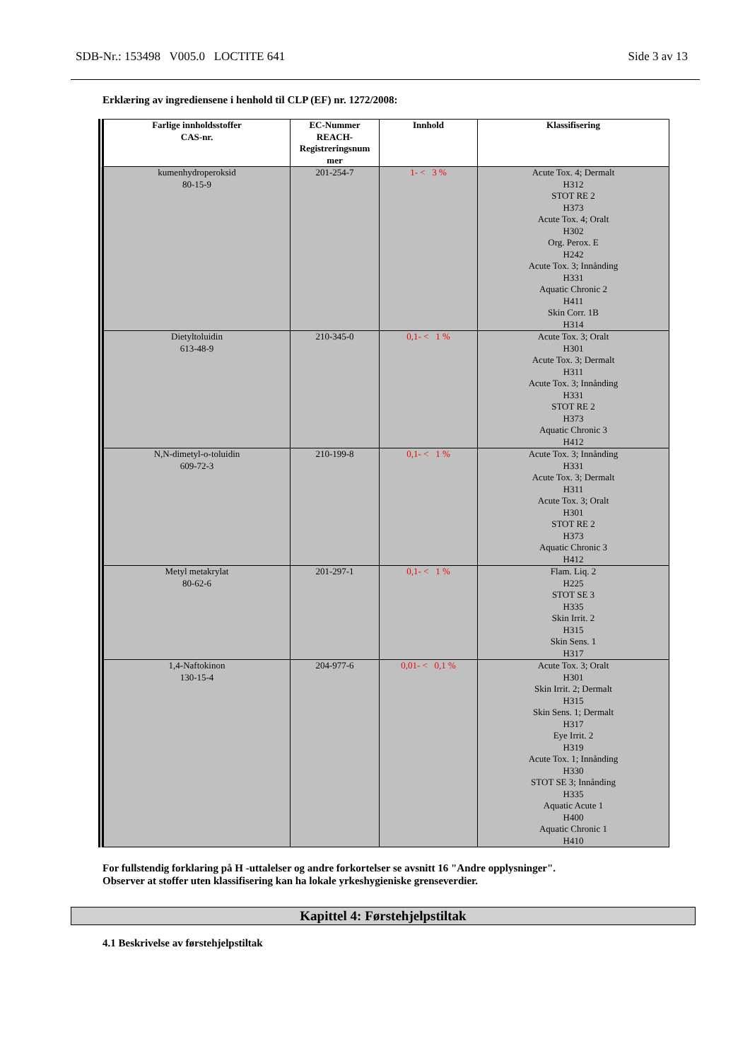SDB-Nr.: 153498 V005.0 LOCTITE 641 Side 3 av 13
Erklæring av ingrediensene i henhold til CLP (EF) nr. 1272/2008:
| Farlige innholdsstoffer CAS-nr. | EC-Nummer REACH- Registreringsnum mer | Innhold | Klassifisering |
| --- | --- | --- | --- |
| kumenhydroperoksid 80-15-9 | 201-254-7 | 1- < 3 % | Acute Tox. 4; Dermalt H312 STOT RE 2 H373 Acute Tox. 4; Oralt H302 Org. Perox. E H242 Acute Tox. 3; Innånding H331 Aquatic Chronic 2 H411 Skin Corr. 1B H314 |
| Dietyltoluidin 613-48-9 | 210-345-0 | 0,1- < 1 % | Acute Tox. 3; Oralt H301 Acute Tox. 3; Dermalt H311 Acute Tox. 3; Innånding H331 STOT RE 2 H373 Aquatic Chronic 3 H412 |
| N,N-dimetyl-o-toluidin 609-72-3 | 210-199-8 | 0,1- < 1 % | Acute Tox. 3; Innånding H331 Acute Tox. 3; Dermalt H311 Acute Tox. 3; Oralt H301 STOT RE 2 H373 Aquatic Chronic 3 H412 |
| Metyl metakrylat 80-62-6 | 201-297-1 | 0,1- < 1 % | Flam. Liq. 2 H225 STOT SE 3 H335 Skin Irrit. 2 H315 Skin Sens. 1 H317 |
| 1,4-Naftokinon 130-15-4 | 204-977-6 | 0,01- < 0,1 % | Acute Tox. 3; Oralt H301 Skin Irrit. 2; Dermalt H315 Skin Sens. 1; Dermalt H317 Eye Irrit. 2 H319 Acute Tox. 1; Innånding H330 STOT SE 3; Innånding H335 Aquatic Acute 1 H400 Aquatic Chronic 1 H410 |
For fullstendig forklaring på H -uttalelser og andre forkortelser se avsnitt 16 "Andre opplysninger".
Observer at stoffer uten klassifisering kan ha lokale yrkeshygieniske grenseverdier.
Kapittel 4: Førstehjelpstiltak
4.1 Beskrivelse av førstehjelpstiltak